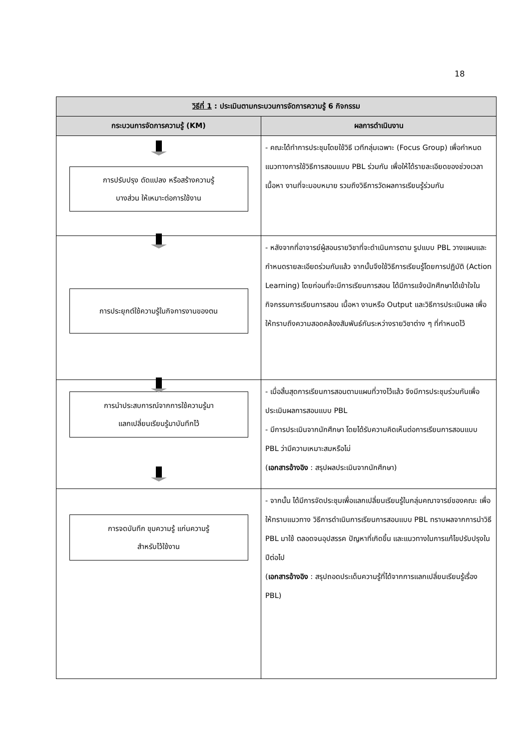18
| วิธีที่ 1 : ประเมินตามกระบวนการจัดการความรู้ 6 กิจกรรม | |
| --- | --- |
| กระบวนการจัดการความรู้ (KM) | ผลการดำเนินงาน |
| การปรับปรุง ดัดแปลง หรือสร้างความรู้ บางส่วน ให้เหมาะต่อการใช้งาน | - คณะได้ทำการประชุมโดยใช้วิธี เวทีกลุ่มเฉพาะ (Focus Group) เพื่อกำหนดแนวทางการใช้วิธีการสอนแบบ PBL ร่วมกัน เพื่อให้ได้รายละเอียดของช่วงเวลา เนื้อหา งานที่จะมอบหมาย รวมถึงวิธีการวัดผลการเรียนรู้ร่วมกัน |
| การประยุกต์ใช้ความรู้ในกิจการงานของตน | - หลังจากที่อาจารย์ผู้สอนรายวิชาที่จะดำเนินการตาม รูปแบบ PBL วางแผนและกำหนดรายละเอียดร่วมกันแล้ว จากนั้นจึงใช้วิธีการเรียนรู้โดยการปฏิบัติ (Action Learning) โดยก่อนที่จะมีการเรียนการสอน ได้มีการแจ้งนักศึกษาได้เข้าใจในกิจกรรมการเรียนการสอน เนื้อหา งานหรือ Output และวิธีการประเมินผล เพื่อให้ทราบถึงความสอดคล้องสัมพันธ์กันระหว่างรายวิชาต่าง ๆ ที่กำหนดไว้ |
| การนำประสบการณ์จากการใช้ความรู้มา แลกเปลี่ยนเรียนรู้มาบันทึกไว้ | - เมื่อสิ้นสุดการเรียนการสอนตามแผนที่วางไว้แล้ว จึงมีการประชุมร่วมกันเพื่อประเมินผลการสอนแบบ PBL - มีการประเมินจากนักศึกษา โดยได้รับความคิดเห็นต่อการเรียนการสอนแบบ PBL ว่ามีความเหมาะสมหรือไม่ ( เอกสารอ้างอิง : สรุปผลประเมินจากนักศึกษา) |
| การจดบันทึก ขุมความรู้ แก่นความรู้ สำหรับไว้ใช้งาน | - จากนั้น ได้มีการจัดประชุมเพื่อแลกเปลี่ยนเรียนรู้ในกลุ่มคณาจารย์ของคณะ เพื่อให้ทราบแนวทาง วิธีการดำเนินการเรียนการสอนแบบ PBL ทราบผลจากการนำวิธี PBL มาใช้ ตลอดจนอุปสรรค ปัญหาที่เกิดขึ้น และแนวทางในการแก้ไขปรับปรุงในปีต่อไป ( เอกสารอ้างอิง : สรุปถอดประเด็นความรู้ที่ได้จากการแลกเปลี่ยนเรียนรู้เรื่อง PBL) |